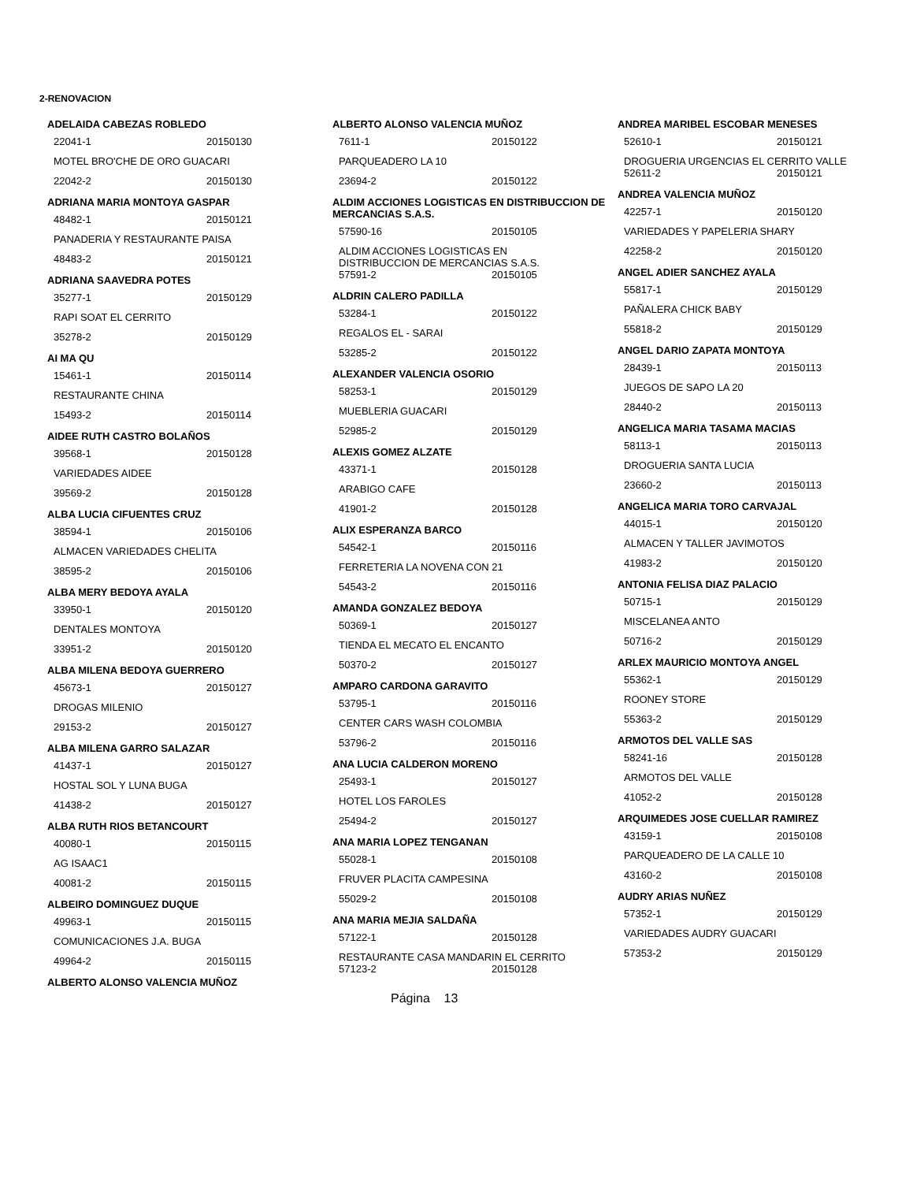2-RENOVACION
ADELAIDA CABEZAS ROBLEDO
22041-1 20150130
MOTEL BRO'CHE DE ORO GUACARI
22042-2 20150130
ADRIANA MARIA MONTOYA GASPAR
48482-1 20150121
PANADERIA Y RESTAURANTE PAISA
48483-2 20150121
ADRIANA SAAVEDRA POTES
35277-1 20150129
RAPI SOAT EL CERRITO
35278-2 20150129
AI MA QU
15461-1 20150114
RESTAURANTE CHINA
15493-2 20150114
AIDEE RUTH CASTRO BOLAÑOS
39568-1 20150128
VARIEDADES AIDEE
39569-2 20150128
ALBA LUCIA CIFUENTES CRUZ
38594-1 20150106
ALMACEN VARIEDADES CHELITA
38595-2 20150106
ALBA MERY BEDOYA AYALA
33950-1 20150120
DENTALES MONTOYA
33951-2 20150120
ALBA MILENA BEDOYA GUERRERO
45673-1 20150127
DROGAS MILENIO
29153-2 20150127
ALBA MILENA GARRO SALAZAR
41437-1 20150127
HOSTAL SOL Y LUNA BUGA
41438-2 20150127
ALBA RUTH RIOS BETANCOURT
40080-1 20150115
AG ISAAC1
40081-2 20150115
ALBEIRO DOMINGUEZ DUQUE
49963-1 20150115
COMUNICACIONES J.A. BUGA
49964-2 20150115
ALBERTO ALONSO VALENCIA MUÑOZ
ALBERTO ALONSO VALENCIA MUÑOZ
7611-1 20150122
PARQUEADERO LA 10
23694-2 20150122
ALDIM ACCIONES LOGISTICAS EN DISTRIBUCCION DE MERCANCIAS S.A.S.
57590-16 20150105
ALDIM ACCIONES LOGISTICAS EN DISTRIBUCCION DE MERCANCIAS S.A.S.
57591-2 20150105
ALDRIN CALERO PADILLA
53284-1 20150122
REGALOS EL - SARAI
53285-2 20150122
ALEXANDER VALENCIA OSORIO
58253-1 20150129
MUEBLERIA GUACARI
52985-2 20150129
ALEXIS GOMEZ ALZATE
43371-1 20150128
ARABIGO CAFE
41901-2 20150128
ALIX ESPERANZA BARCO
54542-1 20150116
FERRETERIA LA NOVENA CON 21
54543-2 20150116
AMANDA GONZALEZ BEDOYA
50369-1 20150127
TIENDA EL MECATO EL ENCANTO
50370-2 20150127
AMPARO CARDONA GARAVITO
53795-1 20150116
CENTER CARS WASH COLOMBIA
53796-2 20150116
ANA LUCIA CALDERON MORENO
25493-1 20150127
HOTEL LOS FAROLES
25494-2 20150127
ANA MARIA LOPEZ TENGANAN
55028-1 20150108
FRUVER PLACITA CAMPESINA
55029-2 20150108
ANA MARIA MEJIA SALDAÑA
57122-1 20150128
RESTAURANTE CASA MANDARIN EL CERRITO
57123-2 20150128
ANDREA MARIBEL ESCOBAR MENESES
52610-1 20150121
DROGUERIA URGENCIAS EL CERRITO VALLE
52611-2 20150121
ANDREA VALENCIA MUÑOZ
42257-1 20150120
VARIEDADES Y PAPELERIA SHARY
42258-2 20150120
ANGEL ADIER SANCHEZ AYALA
55817-1 20150129
PAÑALERA CHICK BABY
55818-2 20150129
ANGEL DARIO ZAPATA MONTOYA
28439-1 20150113
JUEGOS DE SAPO LA 20
28440-2 20150113
ANGELICA MARIA TASAMA MACIAS
58113-1 20150113
DROGUERIA SANTA LUCIA
23660-2 20150113
ANGELICA MARIA TORO CARVAJAL
44015-1 20150120
ALMACEN Y TALLER JAVIMOTOS
41983-2 20150120
ANTONIA FELISA DIAZ PALACIO
50715-1 20150129
MISCELANEA ANTO
50716-2 20150129
ARLEX MAURICIO MONTOYA ANGEL
55362-1 20150129
ROONEY STORE
55363-2 20150129
ARMOTOS DEL VALLE SAS
58241-16 20150128
ARMOTOS DEL VALLE
41052-2 20150128
ARQUIMEDES JOSE CUELLAR RAMIREZ
43159-1 20150108
PARQUEADERO DE LA CALLE 10
43160-2 20150108
AUDRY ARIAS NUÑEZ
57352-1 20150129
VARIEDADES AUDRY GUACARI
57353-2 20150129
Página 13